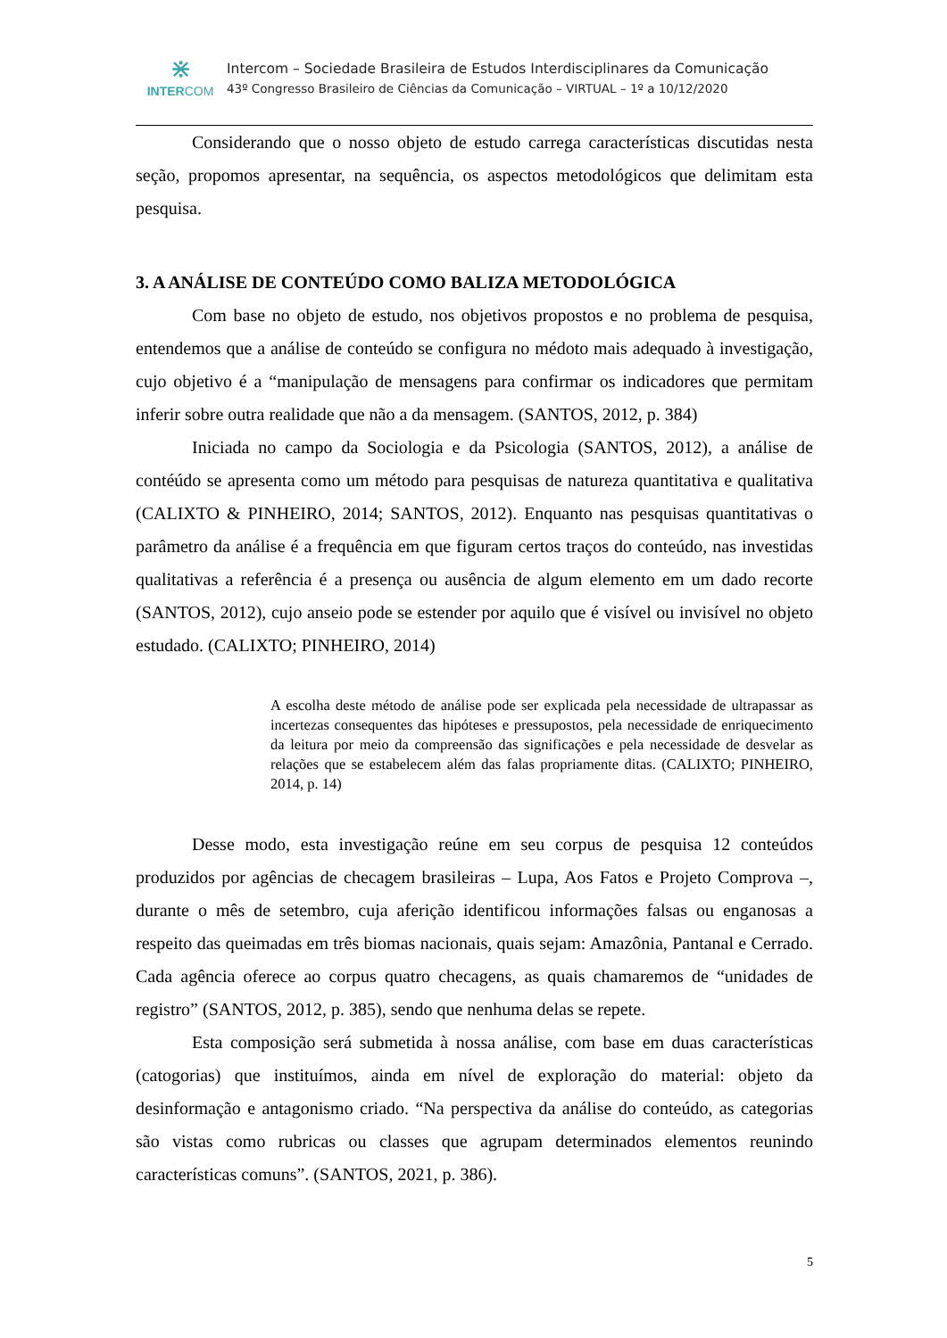⋇
INTERCOM
Intercom – Sociedade Brasileira de Estudos Interdisciplinares da Comunicação
43º Congresso Brasileiro de Ciências da Comunicação – VIRTUAL – 1º a 10/12/2020
Considerando que o nosso objeto de estudo carrega características discutidas nesta seção, propomos apresentar, na sequência, os aspectos metodológicos que delimitam esta pesquisa.
3. A ANÁLISE DE CONTEÚDO COMO BALIZA METODOLÓGICA
Com base no objeto de estudo, nos objetivos propostos e no problema de pesquisa, entendemos que a análise de conteúdo se configura no médoto mais adequado à investigação, cujo objetivo é a “manipulação de mensagens para confirmar os indicadores que permitam inferir sobre outra realidade que não a da mensagem. (SANTOS, 2012, p. 384)
Iniciada no campo da Sociologia e da Psicologia (SANTOS, 2012), a análise de contéúdo se apresenta como um método para pesquisas de natureza quantitativa e qualitativa (CALIXTO & PINHEIRO, 2014; SANTOS, 2012). Enquanto nas pesquisas quantitativas o parâmetro da análise é a frequência em que figuram certos traços do conteúdo, nas investidas qualitativas a referência é a presença ou ausência de algum elemento em um dado recorte (SANTOS, 2012), cujo anseio pode se estender por aquilo que é visível ou invisível no objeto estudado. (CALIXTO; PINHEIRO, 2014)
A escolha deste método de análise pode ser explicada pela necessidade de ultrapassar as incertezas consequentes das hipóteses e pressupostos, pela necessidade de enriquecimento da leitura por meio da compreensão das significações e pela necessidade de desvelar as relações que se estabelecem além das falas propriamente ditas. (CALIXTO; PINHEIRO, 2014, p. 14)
Desse modo, esta investigação reúne em seu corpus de pesquisa 12 conteúdos produzidos por agências de checagem brasileiras – Lupa, Aos Fatos e Projeto Comprova –, durante o mês de setembro, cuja aferição identificou informações falsas ou enganosas a respeito das queimadas em três biomas nacionais, quais sejam: Amazônia, Pantanal e Cerrado. Cada agência oferece ao corpus quatro checagens, as quais chamaremos de “unidades de registro” (SANTOS, 2012, p. 385), sendo que nenhuma delas se repete.
Esta composição será submetida à nossa análise, com base em duas características (catogorias) que instituímos, ainda em nível de exploração do material: objeto da desinformação e antagonismo criado. “Na perspectiva da análise do conteúdo, as categorias são vistas como rubricas ou classes que agrupam determinados elementos reunindo características comuns”. (SANTOS, 2021, p. 386).
5